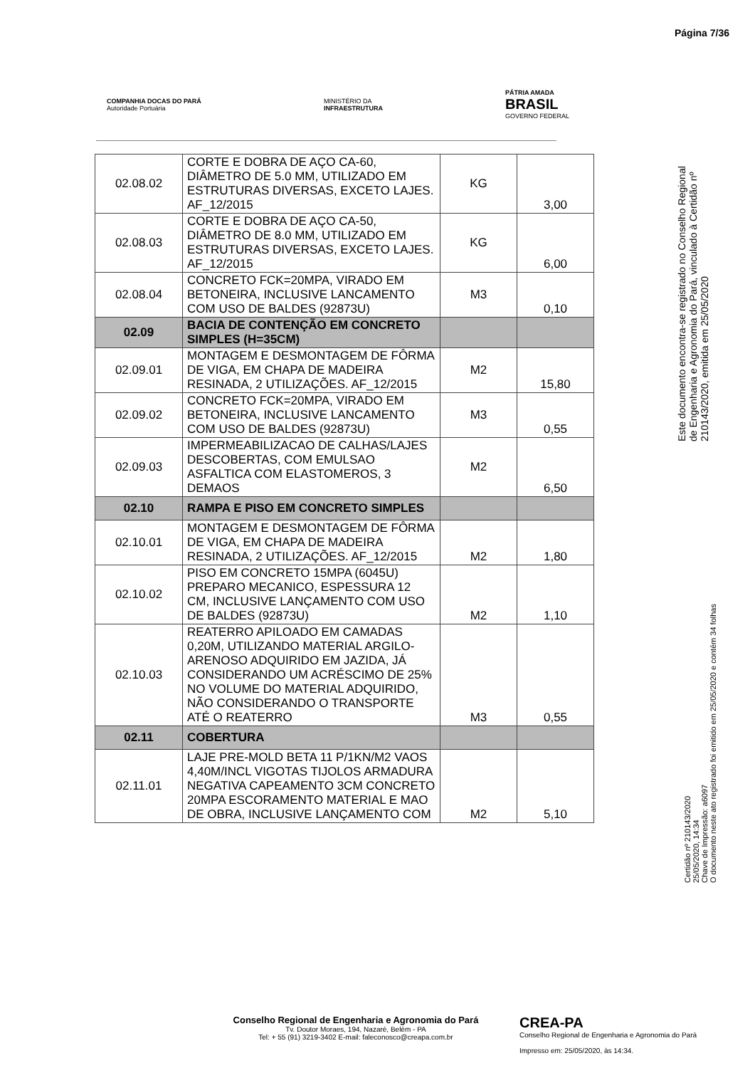Página 7/36
COMPANHIA DOCAS DO PARÁ
Autoridade Portuária
MINISTÉRIO DA
INFRAESTRUTURA
PÁTRIA AMADA
BRASIL
GOVERNO FEDERAL
| 02.08.02 | CORTE E DOBRA DE AÇO CA-60, DIÂMETRO DE 5.0 MM, UTILIZADO EM ESTRUTURAS DIVERSAS, EXCETO LAJES. AF_12/2015 | KG | 3,00 |
| 02.08.03 | CORTE E DOBRA DE AÇO CA-50, DIÂMETRO DE 8.0 MM, UTILIZADO EM ESTRUTURAS DIVERSAS, EXCETO LAJES. AF_12/2015 | KG | 6,00 |
| 02.08.04 | CONCRETO FCK=20MPA, VIRADO EM BETONEIRA, INCLUSIVE LANCAMENTO COM USO DE BALDES (92873U) | M3 | 0,10 |
| 02.09 | BACIA DE CONTENÇÃO EM CONCRETO SIMPLES (H=35CM) | | |
| 02.09.01 | MONTAGEM E DESMONTAGEM DE FÔRMA DE VIGA, EM CHAPA DE MADEIRA RESINADA, 2 UTILIZAÇÕES. AF_12/2015 | M2 | 15,80 |
| 02.09.02 | CONCRETO FCK=20MPA, VIRADO EM BETONEIRA, INCLUSIVE LANCAMENTO COM USO DE BALDES (92873U) | M3 | 0,55 |
| 02.09.03 | IMPERMEABILIZACAO DE CALHAS/LAJES DESCOBERTAS, COM EMULSAO ASFALTICA COM ELASTOMEROS, 3 DEMAOS | M2 | 6,50 |
| 02.10 | RAMPA E PISO EM CONCRETO SIMPLES | | |
| 02.10.01 | MONTAGEM E DESMONTAGEM DE FÔRMA DE VIGA, EM CHAPA DE MADEIRA RESINADA, 2 UTILIZAÇÕES. AF_12/2015 | M2 | 1,80 |
| 02.10.02 | PISO EM CONCRETO 15MPA (6045U) PREPARO MECANICO, ESPESSURA 12 CM, INCLUSIVE LANÇAMENTO COM USO DE BALDES (92873U) | M2 | 1,10 |
| 02.10.03 | REATERRO APILOADO EM CAMADAS 0,20M, UTILIZANDO MATERIAL ARGILO-ARENOSO ADQUIRIDO EM JAZIDA, JÁ CONSIDERANDO UM ACRÉSCIMO DE 25% NO VOLUME DO MATERIAL ADQUIRIDO, NÃO CONSIDERANDO O TRANSPORTE ATÉ O REATERRO | M3 | 0,55 |
| 02.11 | COBERTURA | | |
| 02.11.01 | LAJE PRE-MOLD BETA 11 P/1KN/M2 VAOS 4,40M/INCL VIGOTAS TIJOLOS ARMADURA NEGATIVA CAPEAMENTO 3CM CONCRETO 20MPA ESCORAMENTO MATERIAL E MAO DE OBRA, INCLUSIVE LANÇAMENTO COM | M2 | 5,10 |
Este documento encontra-se registrado no Conselho Regional de Engenharia e Agronomia do Pará, vinculado à Certidão nº 210143/2020, emitida em 25/05/2020
Certidão nº 210143/2020
25/05/2020, 14:34
Chave de Impressão: a6097
O documento neste ato registrado foi emitido em 25/05/2020 e contém 34 folhas
Conselho Regional de Engenharia e Agronomia do Pará
Tv. Doutor Moraes, 194, Nazaré, Belém - PA
Tel: + 55 (91) 3219-3402 E-mail: faleconosco@creapa.com.br
CREA-PA
Conselho Regional de Engenharia e Agronomia do Pará
Impresso em: 25/05/2020, às 14:34.